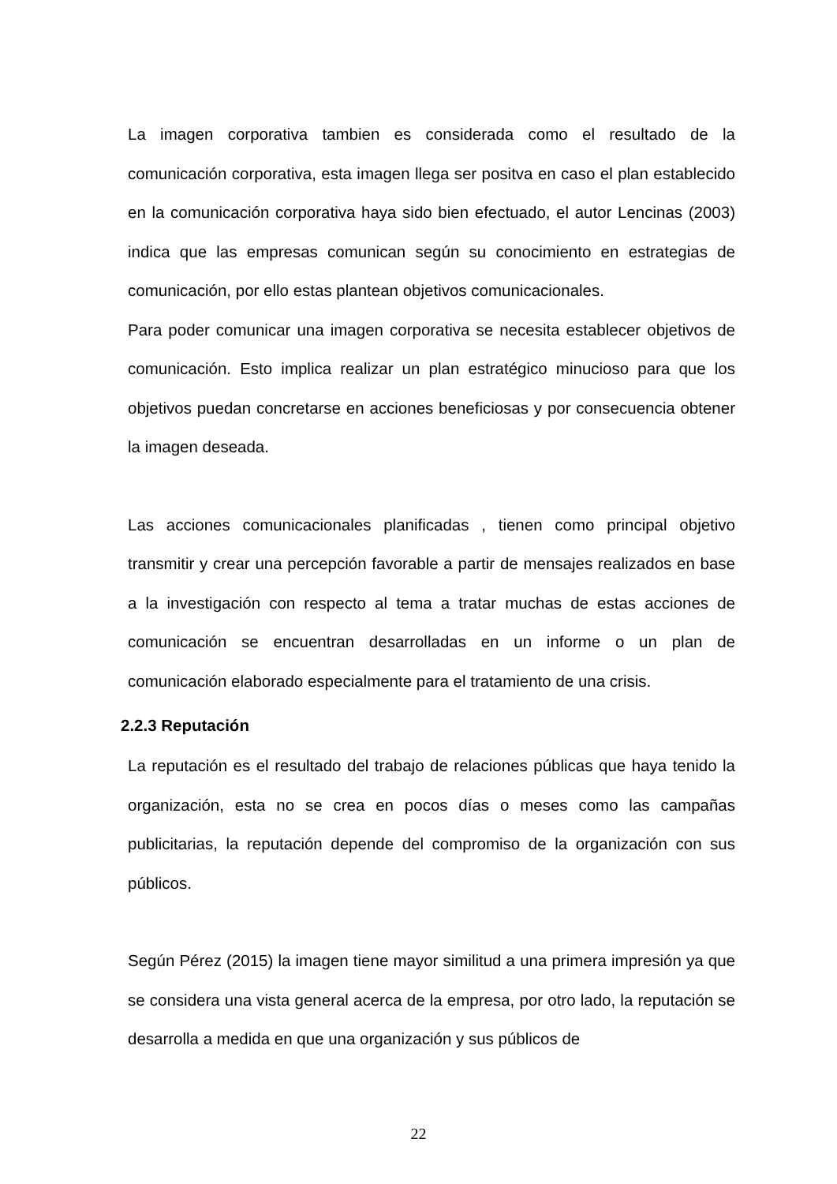La imagen corporativa tambien es considerada como el resultado de la comunicación corporativa, esta imagen llega ser positva en caso el plan establecido en la comunicación corporativa haya sido bien efectuado, el autor Lencinas (2003) indica que las empresas comunican según su conocimiento en estrategias de comunicación, por ello estas plantean objetivos comunicacionales.
Para poder comunicar una imagen corporativa se necesita establecer objetivos de comunicación. Esto implica realizar un plan estratégico minucioso para que los objetivos puedan concretarse en acciones beneficiosas y por consecuencia obtener la imagen deseada.
Las acciones comunicacionales planificadas , tienen como principal objetivo transmitir y crear una percepción favorable a partir de mensajes realizados en base a la investigación con respecto al tema a tratar muchas de estas acciones de comunicación se encuentran desarrolladas en un informe o un plan de comunicación elaborado especialmente para el tratamiento de una crisis.
2.2.3 Reputación
La reputación es el resultado del trabajo de relaciones públicas que haya tenido la organización, esta no se crea en pocos días o meses como las campañas publicitarias, la reputación depende del compromiso de la organización con sus públicos.
Según Pérez (2015) la imagen tiene mayor similitud a una primera impresión ya que se considera una vista general acerca de la empresa, por otro lado, la reputación se desarrolla a medida en que una organización y sus públicos de
22